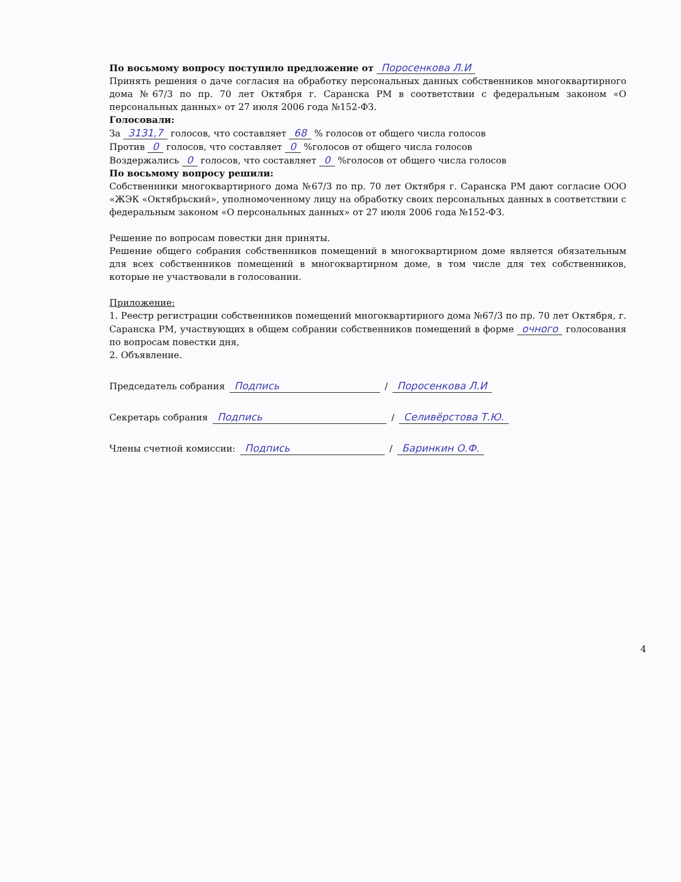По восьмому вопросу поступило предложение от Поросенкова Л.И
Принять решения о даче согласия на обработку персональных данных собственников многоквартирного дома №67/3 по пр. 70 лет Октября г. Саранска РМ в соответствии с федеральным законом «О персональных данных» от 27 июля 2006 года №152-ФЗ.
Голосовали:
За 3131,7 голосов, что составляет 68 % голосов от общего числа голосов
Против 0 голосов, что составляет 0 %голосов от общего числа голосов
Воздержались 0 голосов, что составляет 0 %голосов от общего числа голосов
По восьмому вопросу решили:
Собственники многоквартирного дома №67/3 по пр. 70 лет Октября г. Саранска РМ дают согласие ООО «ЖЭК «Октябрьский», уполномоченному лицу на обработку своих персональных данных в соответствии с федеральным законом «О персональных данных» от 27 июля 2006 года №152-ФЗ.
Решение по вопросам повестки дня приняты.
Решение общего собрания собственников помещений в многоквартирном доме является обязательным для всех собственников помещений в многоквартирном доме, в том числе для тех собственников, которые не участвовали в голосовании.
Приложение:
1. Реестр регистрации собственников помещений многоквартирного дома №67/3 по пр. 70 лет Октября, г. Саранска РМ, участвующих в общем собрании собственников помещений в форме очного голосования по вопросам повестки дня,
2. Объявление.
Председатель собрания Подпись / Поросенкова Л.И
Секретарь собрания Подпись / Селивёрстова Т.Ю.
Члены счетной комиссии: Подпись / Баринкин О.Ф.
4